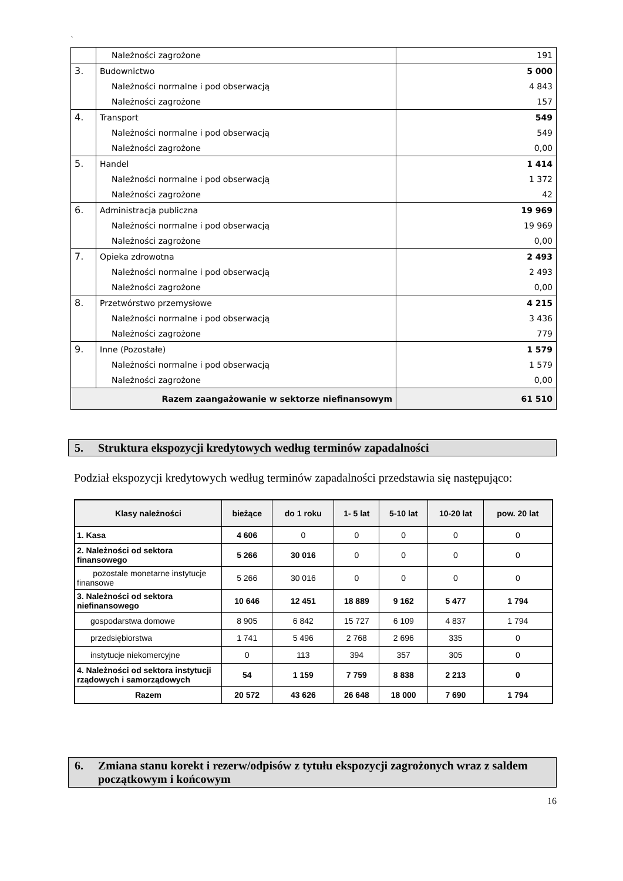`
| | Należności zagrożone | 191 |
| 3. | Budownictwo | 5 000 |
| | Należności normalne i pod obserwacją | 4 843 |
| | Należności zagrożone | 157 |
| 4. | Transport | 549 |
| | Należności normalne i pod obserwacją | 549 |
| | Należności zagrożone | 0,00 |
| 5. | Handel | 1 414 |
| | Należności normalne i pod obserwacją | 1 372 |
| | Należności zagrożone | 42 |
| 6. | Administracja publiczna | 19 969 |
| | Należności normalne i pod obserwacją | 19 969 |
| | Należności zagrożone | 0,00 |
| 7. | Opieka zdrowotna | 2 493 |
| | Należności normalne i pod obserwacją | 2 493 |
| | Należności zagrożone | 0,00 |
| 8. | Przetwórstwo przemysłowe | 4 215 |
| | Należności normalne i pod obserwacją | 3 436 |
| | Należności zagrożone | 779 |
| 9. | Inne (Pozostałe) | 1 579 |
| | Należności normalne i pod obserwacją | 1 579 |
| | Należności zagrożone | 0,00 |
| Razem zaangażowanie w sektorze niefinansowym | | 61 510 |
5. Struktura ekspozycji kredytowych według terminów zapadalności
Podział ekspozycji kredytowych według terminów zapadalności przedstawia się następująco:
| Klasy należności | bieżące | do 1 roku | 1- 5 lat | 5-10 lat | 10-20 lat | pow. 20 lat |
| --- | --- | --- | --- | --- | --- | --- |
| 1. Kasa | 4 606 | 0 | 0 | 0 | 0 | 0 |
| 2. Należności od sektora finansowego | 5 266 | 30 016 | 0 | 0 | 0 | 0 |
| pozostałe monetarne instytucje finansowe | 5 266 | 30 016 | 0 | 0 | 0 | 0 |
| 3. Należności od sektora niefinansowego | 10 646 | 12 451 | 18 889 | 9 162 | 5 477 | 1 794 |
| gospodarstwa domowe | 8 905 | 6 842 | 15 727 | 6 109 | 4 837 | 1 794 |
| przedsiębiorstwa | 1 741 | 5 496 | 2 768 | 2 696 | 335 | 0 |
| instytucje niekomercyjne | 0 | 113 | 394 | 357 | 305 | 0 |
| 4. Należności od sektora instytucji rządowych i samorządowych | 54 | 1 159 | 7 759 | 8 838 | 2 213 | 0 |
| Razem | 20 572 | 43 626 | 26 648 | 18 000 | 7 690 | 1 794 |
6. Zmiana stanu korekt i rezerw/odpisów z tytułu ekspozycji zagrożonych wraz z saldem początkowym i końcowym
16